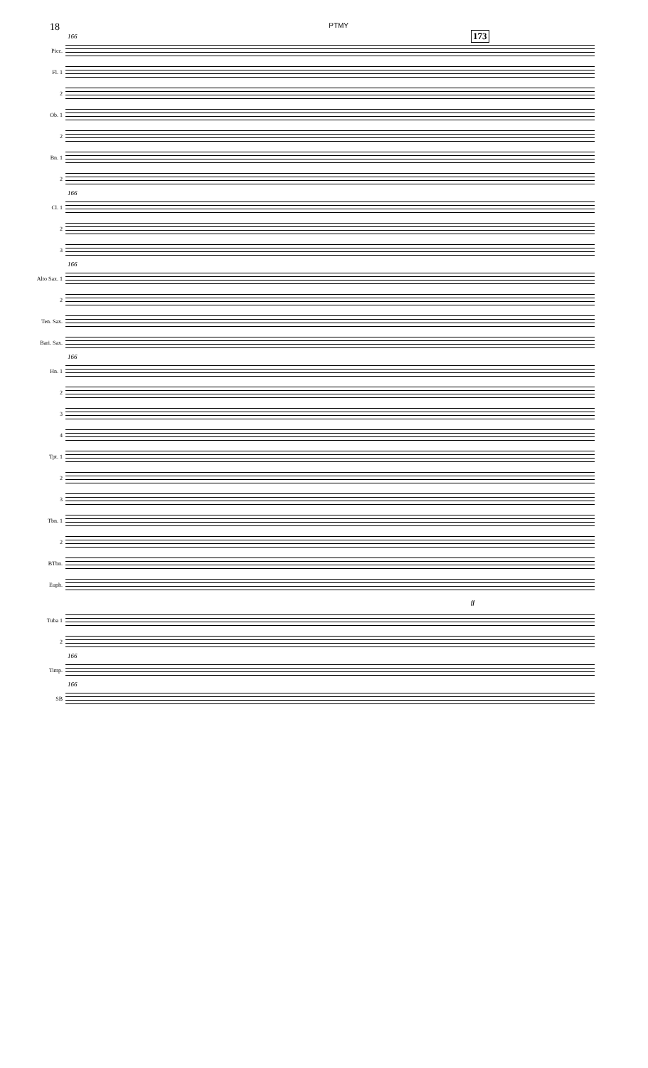18 PTMY
173
166
Picc.
Fl. 1
2
Ob. 1
2
Bn. 1
2
166
Cl. 1
2
3
166
Alto Sax. 1
2
Ten. Sax.
Bari. Sax.
166
Hn. 1
2
3
4
Tpt. 1
2
3
Tbn. 1
2
BTbn.
Euph.
ff
Tuba 1
2
166
Timp.
166
SB